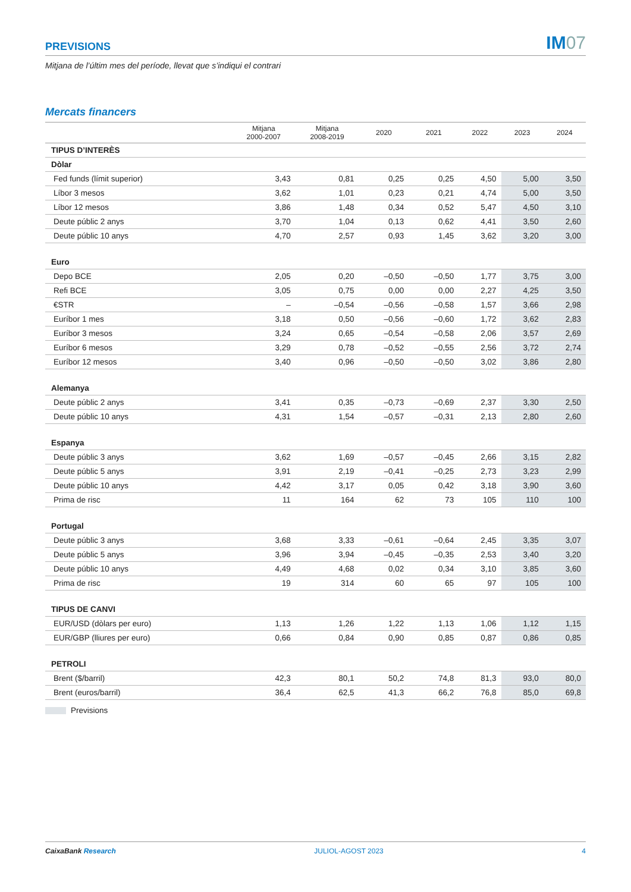PREVISIONS
IM07
Mitjana de l’últim mes del període, llevat que s’indiqui el contrari
Mercats financers
| | Mitjana 2000-2007 | Mitjana 2008-2019 | 2020 | 2021 | 2022 | 2023 | 2024 |
| --- | --- | --- | --- | --- | --- | --- | --- |
| TIPUS D’INTERÈS | | | | | | | |
| Dòlar | | | | | | | |
| Fed funds (límit superior) | 3,43 | 0,81 | 0,25 | 0,25 | 4,50 | 5,00 | 3,50 |
| Líbor 3 mesos | 3,62 | 1,01 | 0,23 | 0,21 | 4,74 | 5,00 | 3,50 |
| Líbor 12 mesos | 3,86 | 1,48 | 0,34 | 0,52 | 5,47 | 4,50 | 3,10 |
| Deute públic 2 anys | 3,70 | 1,04 | 0,13 | 0,62 | 4,41 | 3,50 | 2,60 |
| Deute públic 10 anys | 4,70 | 2,57 | 0,93 | 1,45 | 3,62 | 3,20 | 3,00 |
| Euro | | | | | | | |
| Depo BCE | 2,05 | 0,20 | –0,50 | –0,50 | 1,77 | 3,75 | 3,00 |
| Refi BCE | 3,05 | 0,75 | 0,00 | 0,00 | 2,27 | 4,25 | 3,50 |
| €STR | – | –0,54 | –0,56 | –0,58 | 1,57 | 3,66 | 2,98 |
| Euríbor 1 mes | 3,18 | 0,50 | –0,56 | –0,60 | 1,72 | 3,62 | 2,83 |
| Euríbor 3 mesos | 3,24 | 0,65 | –0,54 | –0,58 | 2,06 | 3,57 | 2,69 |
| Euríbor 6 mesos | 3,29 | 0,78 | –0,52 | –0,55 | 2,56 | 3,72 | 2,74 |
| Euríbor 12 mesos | 3,40 | 0,96 | –0,50 | –0,50 | 3,02 | 3,86 | 2,80 |
| Alemanya | | | | | | | |
| Deute públic 2 anys | 3,41 | 0,35 | –0,73 | –0,69 | 2,37 | 3,30 | 2,50 |
| Deute públic 10 anys | 4,31 | 1,54 | –0,57 | –0,31 | 2,13 | 2,80 | 2,60 |
| Espanya | | | | | | | |
| Deute públic 3 anys | 3,62 | 1,69 | –0,57 | –0,45 | 2,66 | 3,15 | 2,82 |
| Deute públic 5 anys | 3,91 | 2,19 | –0,41 | –0,25 | 2,73 | 3,23 | 2,99 |
| Deute públic 10 anys | 4,42 | 3,17 | 0,05 | 0,42 | 3,18 | 3,90 | 3,60 |
| Prima de risc | 11 | 164 | 62 | 73 | 105 | 110 | 100 |
| Portugal | | | | | | | |
| Deute públic 3 anys | 3,68 | 3,33 | –0,61 | –0,64 | 2,45 | 3,35 | 3,07 |
| Deute públic 5 anys | 3,96 | 3,94 | –0,45 | –0,35 | 2,53 | 3,40 | 3,20 |
| Deute públic 10 anys | 4,49 | 4,68 | 0,02 | 0,34 | 3,10 | 3,85 | 3,60 |
| Prima de risc | 19 | 314 | 60 | 65 | 97 | 105 | 100 |
| TIPUS DE CANVI | | | | | | | |
| EUR/USD (dòlars per euro) | 1,13 | 1,26 | 1,22 | 1,13 | 1,06 | 1,12 | 1,15 |
| EUR/GBP (lliures per euro) | 0,66 | 0,84 | 0,90 | 0,85 | 0,87 | 0,86 | 0,85 |
| PETROLI | | | | | | | |
| Brent ($/barril) | 42,3 | 80,1 | 50,2 | 74,8 | 81,3 | 93,0 | 80,0 |
| Brent (euros/barril) | 36,4 | 62,5 | 41,3 | 66,2 | 76,8 | 85,0 | 69,8 |
Previsions
CaixaBank Research JULIOL-AGOST 2023 4